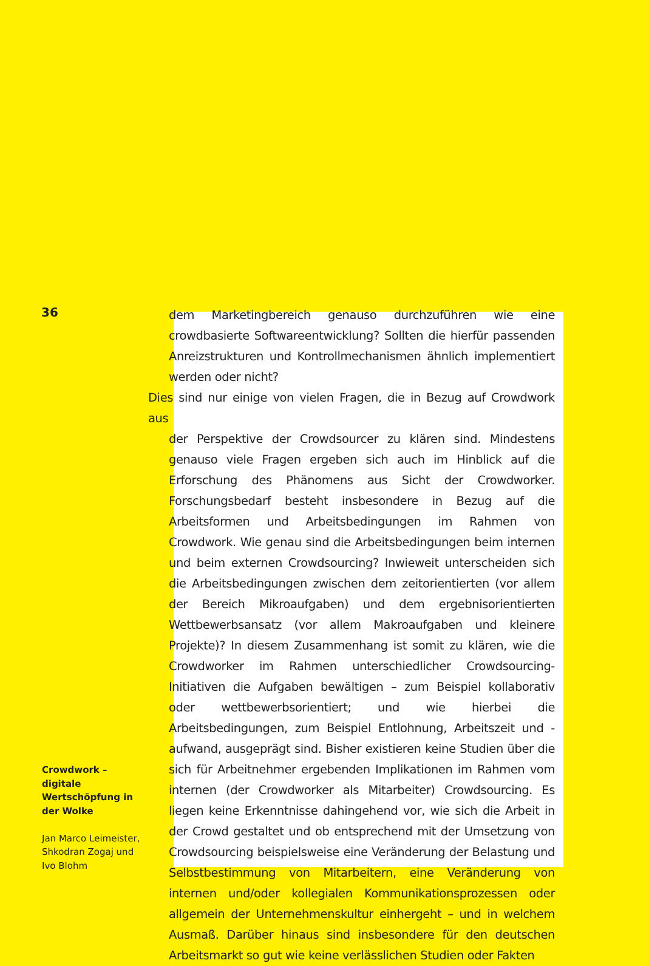36
dem Marketingbereich genauso durchzuführen wie eine crowdbasierte Softwareentwicklung? Sollten die hierfür passenden Anreizstrukturen und Kontrollmechanismen ähnlich implementiert werden oder nicht?
Dies sind nur einige von vielen Fragen, die in Bezug auf Crowdwork aus
der Perspektive der Crowdsourcer zu klären sind. Mindestens genauso viele Fragen ergeben sich auch im Hinblick auf die Erforschung des Phänomens aus Sicht der Crowdworker. Forschungsbedarf besteht insbesondere in Bezug auf die Arbeitsformen und Arbeitsbedingungen im Rahmen von Crowdwork. Wie genau sind die Arbeitsbedingungen beim internen und beim externen Crowdsourcing? Inwieweit unterscheiden sich die Arbeitsbedingungen zwischen dem zeitorientierten (vor allem der Bereich Mikroaufgaben) und dem ergebnisorientierten Wettbewerbsansatz (vor allem Makroaufgaben und kleinere Projekte)? In diesem Zusammenhang ist somit zu klären, wie die Crowdworker im Rahmen unterschiedlicher Crowdsourcing-Initiativen die Aufgaben bewältigen – zum Beispiel kollaborativ oder wettbewerbsorientiert; und wie hierbei die Arbeitsbedingungen, zum Beispiel Entlohnung, Arbeitszeit und -aufwand, ausgeprägt sind. Bisher existieren keine Studien über die sich für Arbeitnehmer ergebenden Implikationen im Rahmen vom internen (der Crowdworker als Mitarbeiter) Crowdsourcing. Es liegen keine Erkenntnisse dahingehend vor, wie sich die Arbeit in der Crowd gestaltet und ob entsprechend mit der Umsetzung von Crowdsourcing beispielsweise eine Veränderung der Belastung und Selbstbestimmung von Mitarbeitern, eine Veränderung von internen und/oder kollegialen Kommunikationsprozessen oder allgemein der Unternehmenskultur einhergeht – und in welchem Ausmaß. Darüber hinaus sind insbesondere für den deutschen Arbeitsmarkt so gut wie keine verlässlichen Studien oder Fakten
Crowdwork – digitale Wertschöpfung in der Wolke
Jan Marco Leimeister, Shkodran Zogaj und Ivo Blohm